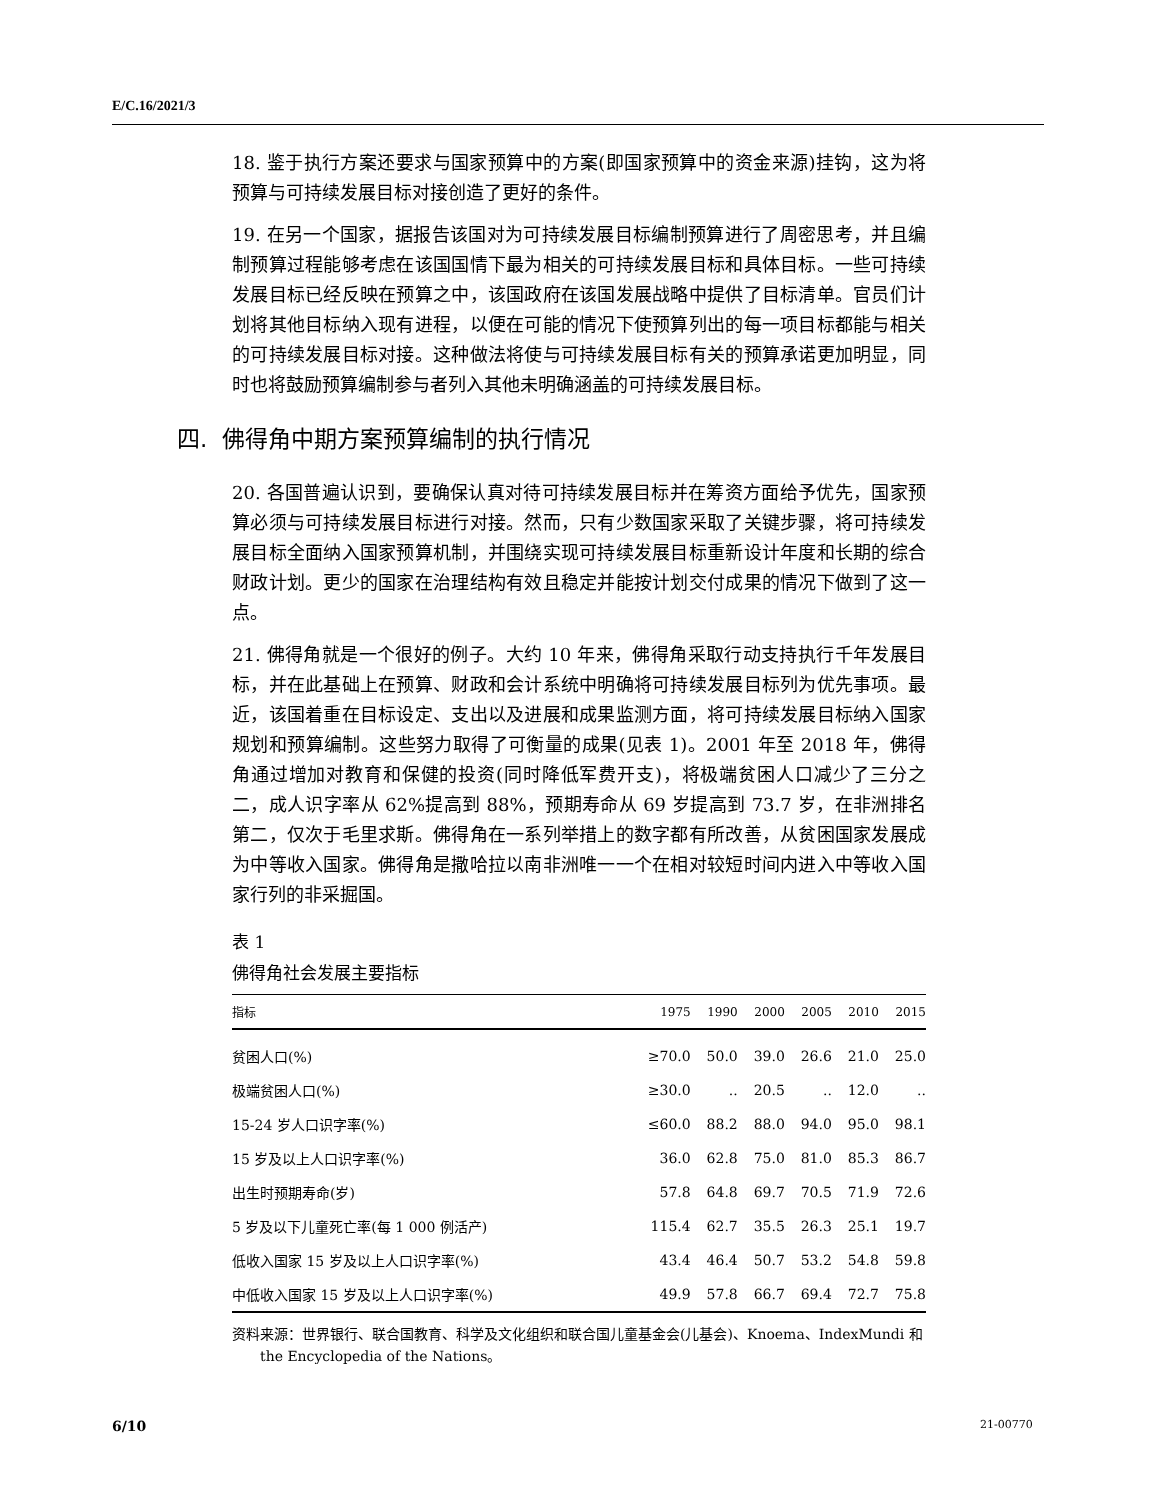E/C.16/2021/3
18. 鉴于执行方案还要求与国家预算中的方案(即国家预算中的资金来源)挂钩，这为将预算与可持续发展目标对接创造了更好的条件。
19. 在另一个国家，据报告该国对为可持续发展目标编制预算进行了周密思考，并且编制预算过程能够考虑在该国国情下最为相关的可持续发展目标和具体目标。一些可持续发展目标已经反映在预算之中，该国政府在该国发展战略中提供了目标清单。官员们计划将其他目标纳入现有进程，以便在可能的情况下使预算列出的每一项目标都能与相关的可持续发展目标对接。这种做法将使与可持续发展目标有关的预算承诺更加明显，同时也将鼓励预算编制参与者列入其他未明确涵盖的可持续发展目标。
四. 佛得角中期方案预算编制的执行情况
20. 各国普遍认识到，要确保认真对待可持续发展目标并在筹资方面给予优先，国家预算必须与可持续发展目标进行对接。然而，只有少数国家采取了关键步骤，将可持续发展目标全面纳入国家预算机制，并围绕实现可持续发展目标重新设计年度和长期的综合财政计划。更少的国家在治理结构有效且稳定并能按计划交付成果的情况下做到了这一点。
21. 佛得角就是一个很好的例子。大约 10 年来，佛得角采取行动支持执行千年发展目标，并在此基础上在预算、财政和会计系统中明确将可持续发展目标列为优先事项。最近，该国着重在目标设定、支出以及进展和成果监测方面，将可持续发展目标纳入国家规划和预算编制。这些努力取得了可衡量的成果(见表 1)。2001 年至 2018 年，佛得角通过增加对教育和保健的投资(同时降低军费开支)，将极端贫困人口减少了三分之二，成人识字率从 62%提高到 88%，预期寿命从 69 岁提高到 73.7 岁，在非洲排名第二，仅次于毛里求斯。佛得角在一系列举措上的数字都有所改善，从贫困国家发展成为中等收入国家。佛得角是撒哈拉以南非洲唯一一个在相对较短时间内进入中等收入国家行列的非采掘国。
表 1
佛得角社会发展主要指标
| 指标 | 1975 | 1990 | 2000 | 2005 | 2010 | 2015 |
| --- | --- | --- | --- | --- | --- | --- |
| 贫困人口(%) | ≥70.0 | 50.0 | 39.0 | 26.6 | 21.0 | 25.0 |
| 极端贫困人口(%) | ≥30.0 | .. | 20.5 | .. | 12.0 | .. |
| 15-24 岁人口识字率(%) | ≤60.0 | 88.2 | 88.0 | 94.0 | 95.0 | 98.1 |
| 15 岁及以上人口识字率(%) | 36.0 | 62.8 | 75.0 | 81.0 | 85.3 | 86.7 |
| 出生时预期寿命(岁) | 57.8 | 64.8 | 69.7 | 70.5 | 71.9 | 72.6 |
| 5 岁及以下儿童死亡率(每 1 000 例活产) | 115.4 | 62.7 | 35.5 | 26.3 | 25.1 | 19.7 |
| 低收入国家 15 岁及以上人口识字率(%) | 43.4 | 46.4 | 50.7 | 53.2 | 54.8 | 59.8 |
| 中低收入国家 15 岁及以上人口识字率(%) | 49.9 | 57.8 | 66.7 | 69.4 | 72.7 | 75.8 |
资料来源：世界银行、联合国教育、科学及文化组织和联合国儿童基金会(儿基会)、Knoema、IndexMundi 和 the Encyclopedia of the Nations。
6/10 21-00770